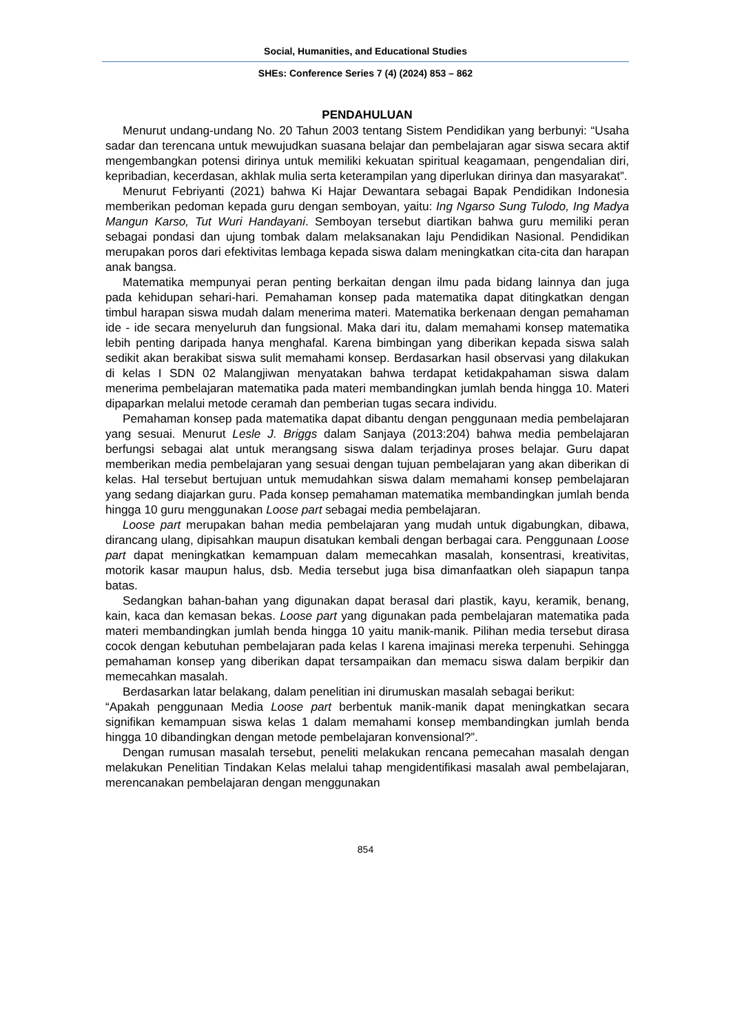Social, Humanities, and Educational Studies
SHEs: Conference Series 7 (4) (2024) 853 – 862
PENDAHULUAN
Menurut undang-undang No. 20 Tahun 2003 tentang Sistem Pendidikan yang berbunyi: “Usaha sadar dan terencana untuk mewujudkan suasana belajar dan pembelajaran agar siswa secara aktif mengembangkan potensi dirinya untuk memiliki kekuatan spiritual keagamaan, pengendalian diri, kepribadian, kecerdasan, akhlak mulia serta keterampilan yang diperlukan dirinya dan masyarakat”.
Menurut Febriyanti (2021) bahwa Ki Hajar Dewantara sebagai Bapak Pendidikan Indonesia memberikan pedoman kepada guru dengan semboyan, yaitu: Ing Ngarso Sung Tulodo, Ing Madya Mangun Karso, Tut Wuri Handayani. Semboyan tersebut diartikan bahwa guru memiliki peran sebagai pondasi dan ujung tombak dalam melaksanakan laju Pendidikan Nasional. Pendidikan merupakan poros dari efektivitas lembaga kepada siswa dalam meningkatkan cita-cita dan harapan anak bangsa.
Matematika mempunyai peran penting berkaitan dengan ilmu pada bidang lainnya dan juga pada kehidupan sehari-hari. Pemahaman konsep pada matematika dapat ditingkatkan dengan timbul harapan siswa mudah dalam menerima materi. Matematika berkenaan dengan pemahaman ide - ide secara menyeluruh dan fungsional. Maka dari itu, dalam memahami konsep matematika lebih penting daripada hanya menghafal. Karena bimbingan yang diberikan kepada siswa salah sedikit akan berakibat siswa sulit memahami konsep. Berdasarkan hasil observasi yang dilakukan di kelas I SDN 02 Malangjiwan menyatakan bahwa terdapat ketidakpahaman siswa dalam menerima pembelajaran matematika pada materi membandingkan jumlah benda hingga 10. Materi dipaparkan melalui metode ceramah dan pemberian tugas secara individu.
Pemahaman konsep pada matematika dapat dibantu dengan penggunaan media pembelajaran yang sesuai. Menurut Lesle J. Briggs dalam Sanjaya (2013:204) bahwa media pembelajaran berfungsi sebagai alat untuk merangsang siswa dalam terjadinya proses belajar. Guru dapat memberikan media pembelajaran yang sesuai dengan tujuan pembelajaran yang akan diberikan di kelas. Hal tersebut bertujuan untuk memudahkan siswa dalam memahami konsep pembelajaran yang sedang diajarkan guru. Pada konsep pemahaman matematika membandingkan jumlah benda hingga 10 guru menggunakan Loose part sebagai media pembelajaran.
Loose part merupakan bahan media pembelajaran yang mudah untuk digabungkan, dibawa, dirancang ulang, dipisahkan maupun disatukan kembali dengan berbagai cara. Penggunaan Loose part dapat meningkatkan kemampuan dalam memecahkan masalah, konsentrasi, kreativitas, motorik kasar maupun halus, dsb. Media tersebut juga bisa dimanfaatkan oleh siapapun tanpa batas.
Sedangkan bahan-bahan yang digunakan dapat berasal dari plastik, kayu, keramik, benang, kain, kaca dan kemasan bekas. Loose part yang digunakan pada pembelajaran matematika pada materi membandingkan jumlah benda hingga 10 yaitu manik-manik. Pilihan media tersebut dirasa cocok dengan kebutuhan pembelajaran pada kelas I karena imajinasi mereka terpenuhi. Sehingga pemahaman konsep yang diberikan dapat tersampaikan dan memacu siswa dalam berpikir dan memecahkan masalah.
Berdasarkan latar belakang, dalam penelitian ini dirumuskan masalah sebagai berikut:
“Apakah penggunaan Media Loose part berbentuk manik-manik dapat meningkatkan secara signifikan kemampuan siswa kelas 1 dalam memahami konsep membandingkan jumlah benda hingga 10 dibandingkan dengan metode pembelajaran konvensional?”.
Dengan rumusan masalah tersebut, peneliti melakukan rencana pemecahan masalah dengan melakukan Penelitian Tindakan Kelas melalui tahap mengidentifikasi masalah awal pembelajaran, merencanakan pembelajaran dengan menggunakan
854